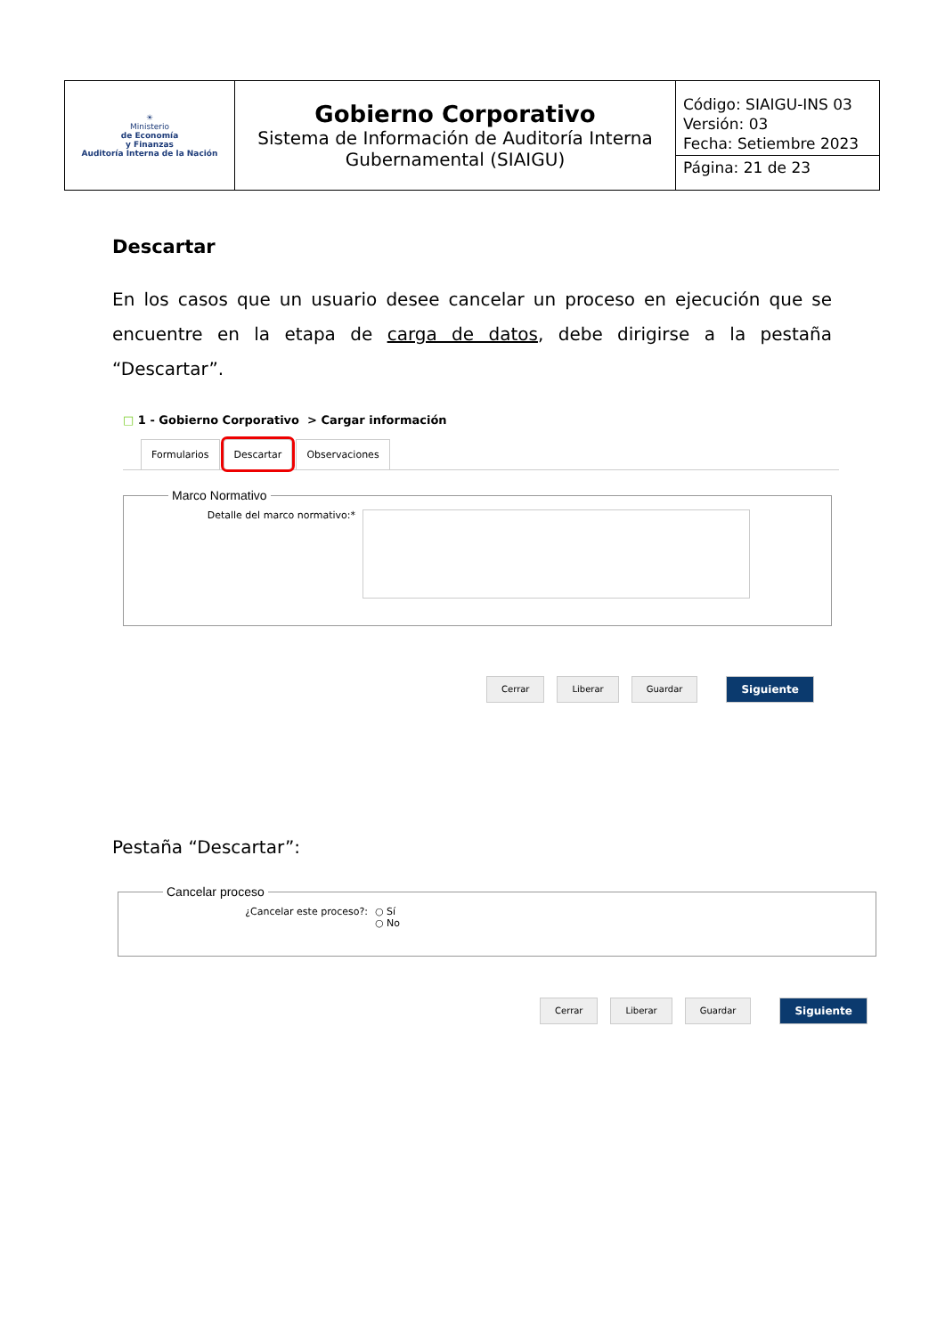| ☀ Ministerio de Economía y Finanzas Auditoría Interna de la Nación | Gobierno Corporativo Sistema de Información de Auditoría Interna Gubernamental (SIAIGU) | Código: SIAIGU-INS 03 Versión: 03 Fecha: Setiembre 2023 Página: 21 de 23 |
Descartar
En los casos que un usuario desee cancelar un proceso en ejecución que se encuentre en la etapa de carga de datos, debe dirigirse a la pestaña “Descartar”.
□ 1 - Gobierno Corporativo > Cargar información
Formularios Descartar Observaciones
Marco Normativo
Detalle del marco normativo:*
Cerrar Liberar Guardar Siguiente
Pestaña “Descartar”:
Cancelar proceso
¿Cancelar este proceso?: ○ Sí
○ No
Cerrar Liberar Guardar Siguiente